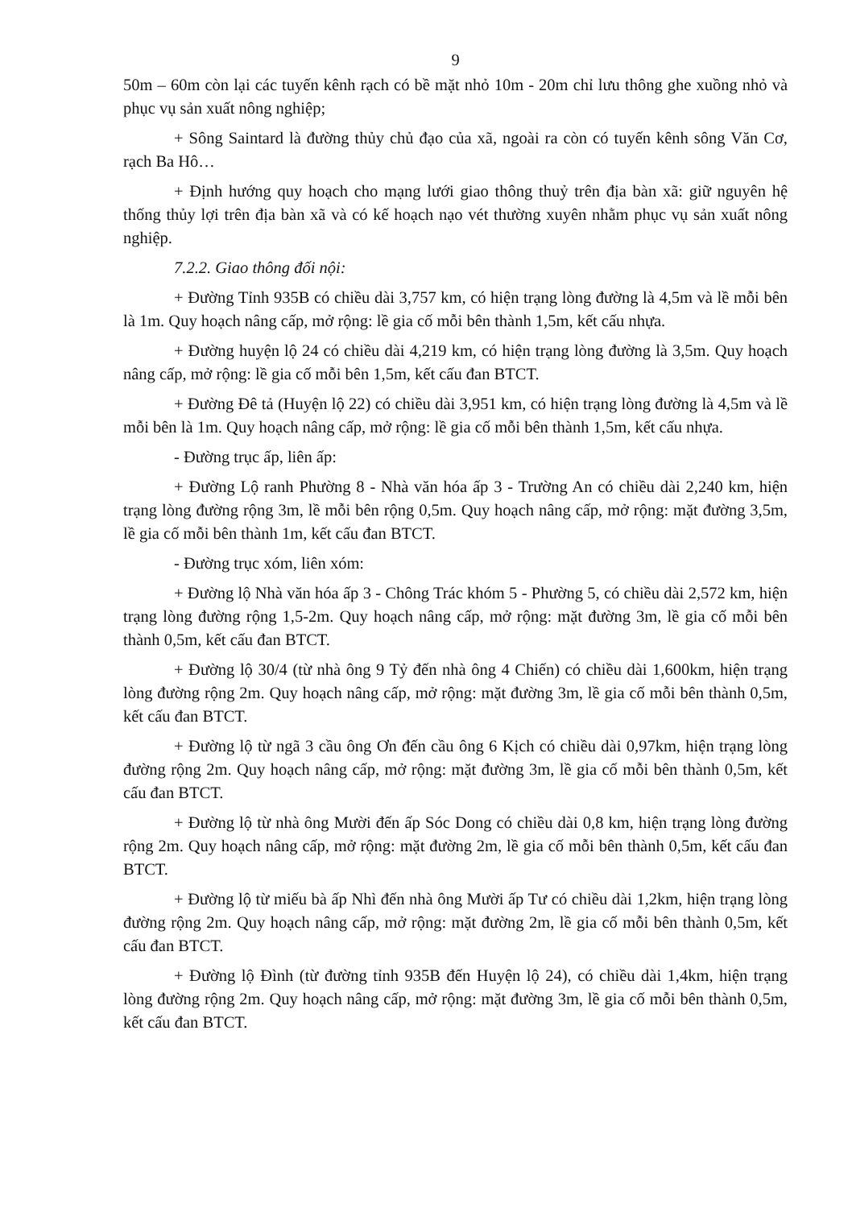9
50m – 60m còn lại các tuyến kênh rạch có bề mặt nhỏ 10m - 20m chỉ lưu thông ghe xuồng nhỏ và phục vụ sản xuất nông nghiệp;
+ Sông Saintard là đường thủy chủ đạo của xã, ngoài ra còn có tuyến kênh sông Văn Cơ, rạch Ba Hô…
+ Định hướng quy hoạch cho mạng lưới giao thông thuỷ trên địa bàn xã: giữ nguyên hệ thống thủy lợi trên địa bàn xã và có kế hoạch nạo vét thường xuyên nhằm phục vụ sản xuất nông nghiệp.
7.2.2. Giao thông đối nội:
+ Đường Tỉnh 935B có chiều dài 3,757 km, có hiện trạng lòng đường là 4,5m và lề mỗi bên là 1m. Quy hoạch nâng cấp, mở rộng: lề gia cố mỗi bên thành 1,5m, kết cấu nhựa.
+ Đường huyện lộ 24 có chiều dài 4,219 km, có hiện trạng lòng đường là 3,5m. Quy hoạch nâng cấp, mở rộng: lề gia cố mỗi bên 1,5m, kết cấu đan BTCT.
+ Đường Đê tả (Huyện lộ 22) có chiều dài 3,951 km, có hiện trạng lòng đường là 4,5m và lề mỗi bên là 1m. Quy hoạch nâng cấp, mở rộng: lề gia cố mỗi bên thành 1,5m, kết cấu nhựa.
- Đường trục ấp, liên ấp:
+ Đường Lộ ranh Phường 8 - Nhà văn hóa ấp 3 - Trường An có chiều dài 2,240 km, hiện trạng lòng đường rộng 3m, lề mỗi bên rộng 0,5m. Quy hoạch nâng cấp, mở rộng: mặt đường 3,5m, lề gia cố mỗi bên thành 1m, kết cấu đan BTCT.
- Đường trục xóm, liên xóm:
+ Đường lộ Nhà văn hóa ấp 3 - Chông Trác khóm 5 - Phường 5, có chiều dài 2,572 km, hiện trạng lòng đường rộng 1,5-2m. Quy hoạch nâng cấp, mở rộng: mặt đường 3m, lề gia cố mỗi bên thành 0,5m, kết cấu đan BTCT.
+ Đường lộ 30/4 (từ nhà ông 9 Tỷ đến nhà ông 4 Chiến) có chiều dài 1,600km, hiện trạng lòng đường rộng 2m. Quy hoạch nâng cấp, mở rộng: mặt đường 3m, lề gia cố mỗi bên thành 0,5m, kết cấu đan BTCT.
+ Đường lộ từ ngã 3 cầu ông Ơn đến cầu ông 6 Kịch có chiều dài 0,97km, hiện trạng lòng đường rộng 2m. Quy hoạch nâng cấp, mở rộng: mặt đường 3m, lề gia cố mỗi bên thành 0,5m, kết cấu đan BTCT.
+ Đường lộ từ nhà ông Mười đến ấp Sóc Dong có chiều dài 0,8 km, hiện trạng lòng đường rộng 2m. Quy hoạch nâng cấp, mở rộng: mặt đường 2m, lề gia cố mỗi bên thành 0,5m, kết cấu đan BTCT.
+ Đường lộ từ miếu bà ấp Nhì đến nhà ông Mười ấp Tư có chiều dài 1,2km, hiện trạng lòng đường rộng 2m. Quy hoạch nâng cấp, mở rộng: mặt đường 2m, lề gia cố mỗi bên thành 0,5m, kết cấu đan BTCT.
+ Đường lộ Đình (từ đường tỉnh 935B đến Huyện lộ 24), có chiều dài 1,4km, hiện trạng lòng đường rộng 2m. Quy hoạch nâng cấp, mở rộng: mặt đường 3m, lề gia cố mỗi bên thành 0,5m, kết cấu đan BTCT.